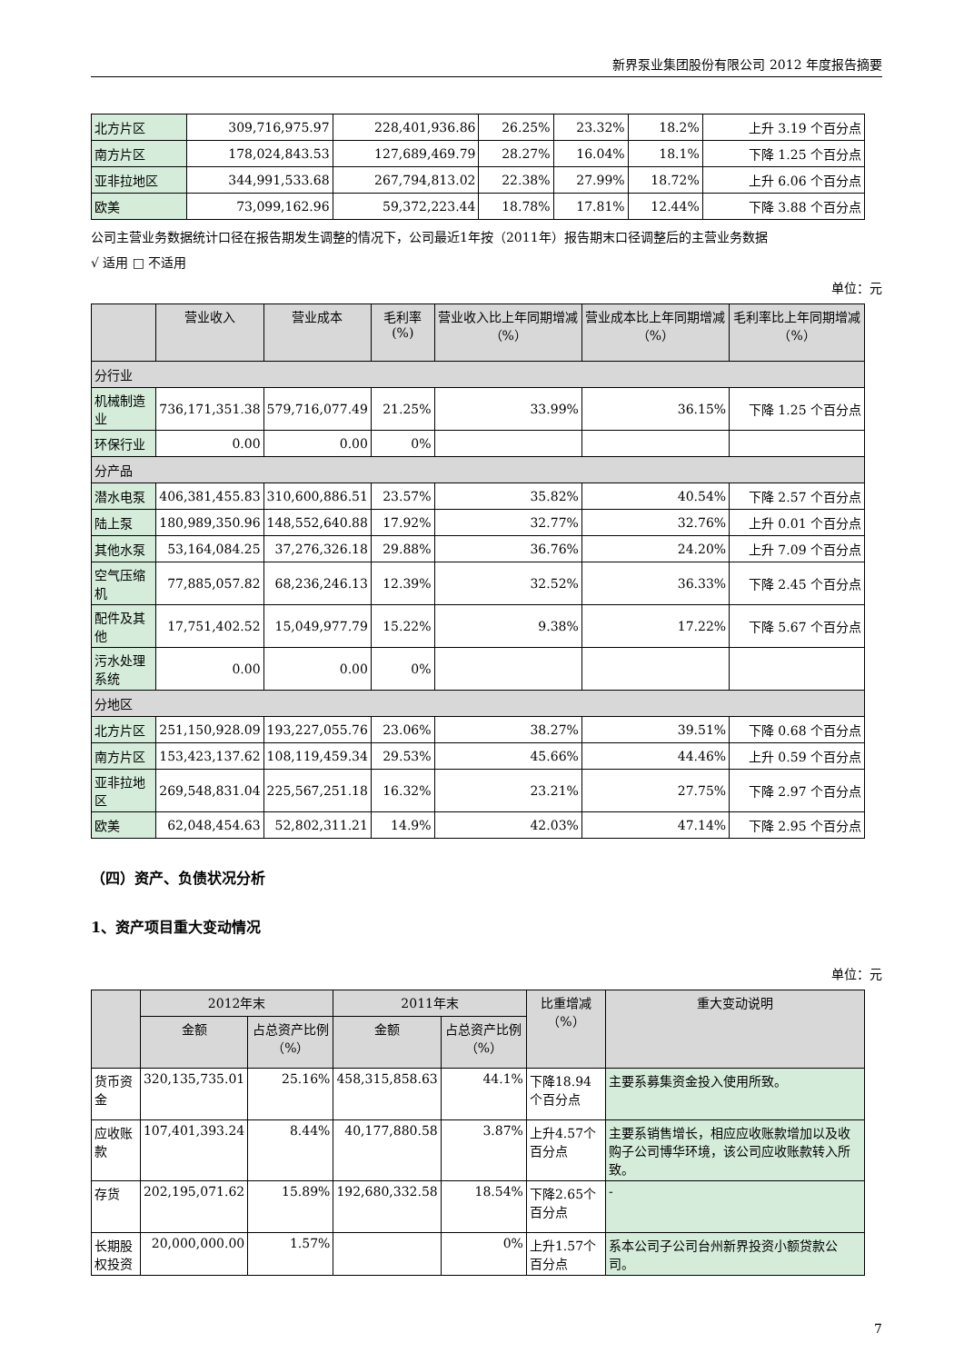新界泵业集团股份有限公司 2012 年度报告摘要
| 北方片区 | 309,716,975.97 | 228,401,936.86 | 26.25% | 23.32% | 18.2% | 上升 3.19 个百分点 |
| 南方片区 | 178,024,843.53 | 127,689,469.79 | 28.27% | 16.04% | 18.1% | 下降 1.25 个百分点 |
| 亚非拉地区 | 344,991,533.68 | 267,794,813.02 | 22.38% | 27.99% | 18.72% | 上升 6.06 个百分点 |
| 欧美 | 73,099,162.96 | 59,372,223.44 | 18.78% | 17.81% | 12.44% | 下降 3.88 个百分点 |
公司主营业务数据统计口径在报告期发生调整的情况下，公司最近1年按（2011年）报告期末口径调整后的主营业务数据
√ 适用 □ 不适用
单位：元
| | 营业收入 | 营业成本 | 毛利率(%) | 营业收入比上年同期增减（%） | 营业成本比上年同期增减（%） | 毛利率比上年同期增减（%） |
| --- | --- | --- | --- | --- | --- | --- |
| 分行业 | | | | | | |
| 机械制造业 | 736,171,351.38 | 579,716,077.49 | 21.25% | 33.99% | 36.15% | 下降 1.25 个百分点 |
| 环保行业 | 0.00 | 0.00 | 0% | | | |
| 分产品 | | | | | | |
| 潜水电泵 | 406,381,455.83 | 310,600,886.51 | 23.57% | 35.82% | 40.54% | 下降 2.57 个百分点 |
| 陆上泵 | 180,989,350.96 | 148,552,640.88 | 17.92% | 32.77% | 32.76% | 上升 0.01 个百分点 |
| 其他水泵 | 53,164,084.25 | 37,276,326.18 | 29.88% | 36.76% | 24.20% | 上升 7.09 个百分点 |
| 空气压缩机 | 77,885,057.82 | 68,236,246.13 | 12.39% | 32.52% | 36.33% | 下降 2.45 个百分点 |
| 配件及其他 | 17,751,402.52 | 15,049,977.79 | 15.22% | 9.38% | 17.22% | 下降 5.67 个百分点 |
| 污水处理系统 | 0.00 | 0.00 | 0% | | | |
| 分地区 | | | | | | |
| 北方片区 | 251,150,928.09 | 193,227,055.76 | 23.06% | 38.27% | 39.51% | 下降 0.68 个百分点 |
| 南方片区 | 153,423,137.62 | 108,119,459.34 | 29.53% | 45.66% | 44.46% | 上升 0.59 个百分点 |
| 亚非拉地区 | 269,548,831.04 | 225,567,251.18 | 16.32% | 23.21% | 27.75% | 下降 2.97 个百分点 |
| 欧美 | 62,048,454.63 | 52,802,311.21 | 14.9% | 42.03% | 47.14% | 下降 2.95 个百分点 |
（四）资产、负债状况分析
1、资产项目重大变动情况
单位：元
| | 2012年末 | | 2011年末 | | 比重增减（%） | 重大变动说明 |
| --- | --- | --- | --- | --- | --- | --- |
| | 金额 | 占总资产比例（%） | 金额 | 占总资产比例（%） | | |
| 货币资金 | 320,135,735.01 | 25.16% | 458,315,858.63 | 44.1% | 下降18.94个百分点 | 主要系募集资金投入使用所致。 |
| 应收账款 | 107,401,393.24 | 8.44% | 40,177,880.58 | 3.87% | 上升4.57个百分点 | 主要系销售增长，相应应收账款增加以及收购子公司博华环境，该公司应收账款转入所致。 |
| 存货 | 202,195,071.62 | 15.89% | 192,680,332.58 | 18.54% | 下降2.65个百分点 | - |
| 长期股权投资 | 20,000,000.00 | 1.57% | | 0% | 上升1.57个百分点 | 系本公司子公司台州新界投资小额贷款公司。 |
7